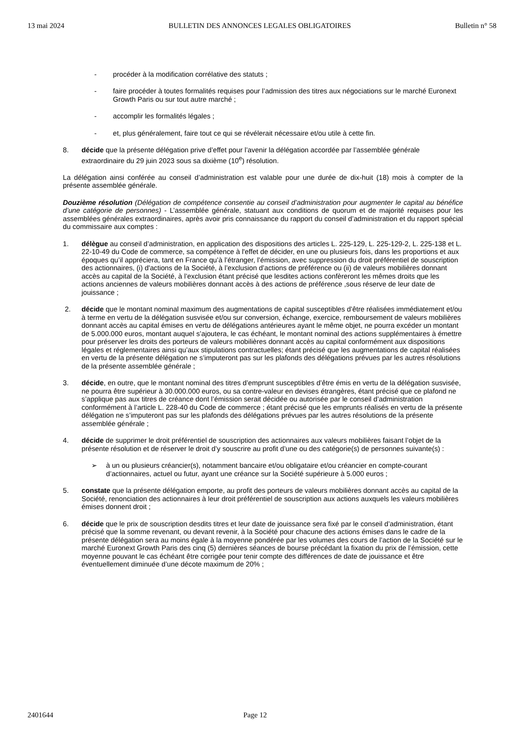13 mai 2024 BULLETIN DES ANNONCES LEGALES OBLIGATOIRES Bulletin n° 58
- procéder à la modification corrélative des statuts ;
- faire procéder à toutes formalités requises pour l’admission des titres aux négociations sur le marché Euronext Growth Paris ou sur tout autre marché ;
- accomplir les formalités légales ;
- et, plus généralement, faire tout ce qui se révélerait nécessaire et/ou utile à cette fin.
8. décide que la présente délégation prive d’effet pour l’avenir la délégation accordée par l’assemblée générale extraordinaire du 29 juin 2023 sous sa dixième (10<sup>e</sup>) résolution.
La délégation ainsi conférée au conseil d’administration est valable pour une durée de dix-huit (18) mois à compter de la présente assemblée générale.
Douzième résolution (Délégation de compétence consentie au conseil d’administration pour augmenter le capital au bénéfice d’une catégorie de personnes) - L’assemblée générale, statuant aux conditions de quorum et de majorité requises pour les assemblées générales extraordinaires, après avoir pris connaissance du rapport du conseil d’administration et du rapport spécial du commissaire aux comptes :
1. délègue au conseil d’administration, en application des dispositions des articles L. 225-129, L. 225-129-2, L. 225-138 et L. 22-10-49 du Code de commerce, sa compétence à l'effet de décider, en une ou plusieurs fois, dans les proportions et aux époques qu’il appréciera, tant en France qu’à l’étranger, l’émission, avec suppression du droit préférentiel de souscription des actionnaires, (i) d'actions de la Société, à l’exclusion d’actions de préférence ou (ii) de valeurs mobilières donnant accès au capital de la Société, à l’exclusion étant précisé que lesdites actions confèreront les mêmes droits que les actions anciennes de valeurs mobilières donnant accès à des actions de préférence ,sous réserve de leur date de jouissance ;
2. décide que le montant nominal maximum des augmentations de capital susceptibles d’être réalisées immédiatement et/ou à terme en vertu de la délégation susvisée et/ou sur conversion, échange, exercice, remboursement de valeurs mobilières donnant accès au capital émises en vertu de délégations antérieures ayant le même objet, ne pourra excéder un montant de 5.000.000 euros, montant auquel s’ajoutera, le cas échéant, le montant nominal des actions supplémentaires à émettre pour préserver les droits des porteurs de valeurs mobilières donnant accès au capital conformément aux dispositions légales et réglementaires ainsi qu’aux stipulations contractuelles; étant précisé que les augmentations de capital réalisées en vertu de la présente délégation ne s’imputeront pas sur les plafonds des délégations prévues par les autres résolutions de la présente assemblée générale ;
3. décide, en outre, que le montant nominal des titres d’emprunt susceptibles d’être émis en vertu de la délégation susvisée, ne pourra être supérieur à 30.000.000 euros, ou sa contre-valeur en devises étrangères, étant précisé que ce plafond ne s’applique pas aux titres de créance dont l’émission serait décidée ou autorisée par le conseil d’administration conformément à l’article L. 228-40 du Code de commerce ; étant précisé que les emprunts réalisés en vertu de la présente délégation ne s’imputeront pas sur les plafonds des délégations prévues par les autres résolutions de la présente assemblée générale ;
4. décide de supprimer le droit préférentiel de souscription des actionnaires aux valeurs mobilières faisant l’objet de la présente résolution et de réserver le droit d’y souscrire au profit d’une ou des catégorie(s) de personnes suivante(s) :
➢ à un ou plusieurs créancier(s), notamment bancaire et/ou obligataire et/ou créancier en compte-courant d’actionnaires, actuel ou futur, ayant une créance sur la Société supérieure à 5.000 euros ;
5. constate que la présente délégation emporte, au profit des porteurs de valeurs mobilières donnant accès au capital de la Société, renonciation des actionnaires à leur droit préférentiel de souscription aux actions auxquels les valeurs mobilières émises donnent droit ;
6. décide que le prix de souscription desdits titres et leur date de jouissance sera fixé par le conseil d’administration, étant précisé que la somme revenant, ou devant revenir, à la Société pour chacune des actions émises dans le cadre de la présente délégation sera au moins égale à la moyenne pondérée par les volumes des cours de l’action de la Société sur le marché Euronext Growth Paris des cinq (5) dernières séances de bourse précédant la fixation du prix de l’émission, cette moyenne pouvant le cas échéant être corrigée pour tenir compte des différences de date de jouissance et être éventuellement diminuée d’une décote maximum de 20% ;
2401644 Page 12